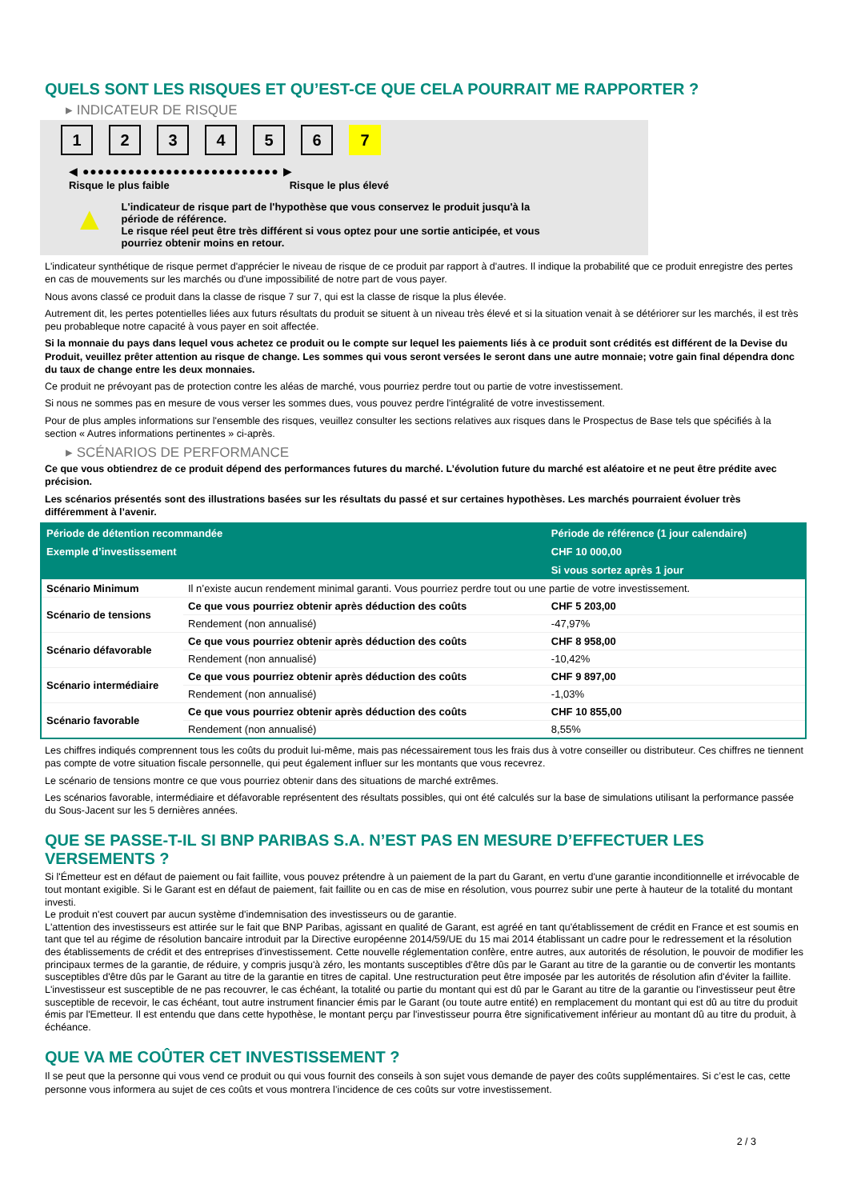QUELS SONT LES RISQUES ET QU’EST-CE QUE CELA POURRAIT ME RAPPORTER ?
▸ INDICATEUR DE RISQUE
1 2 3 4 5 6 7
◀ ●●●●●●●●●●●●●●●●●●●●●●●●●● ▶
Risque le plus faible Risque le plus élevé
▲
L'indicateur de risque part de l'hypothèse que vous conservez le produit jusqu'à la
période de référence.
Le risque réel peut être très différent si vous optez pour une sortie anticipée, et vous
pourriez obtenir moins en retour.
L'indicateur synthétique de risque permet d'apprécier le niveau de risque de ce produit par rapport à d'autres. Il indique la probabilité que ce produit enregistre des pertes en cas de mouvements sur les marchés ou d'une impossibilité de notre part de vous payer.
Nous avons classé ce produit dans la classe de risque 7 sur 7, qui est la classe de risque la plus élevée.
Autrement dit, les pertes potentielles liées aux futurs résultats du produit se situent à un niveau très élevé et si la situation venait à se détériorer sur les marchés, il est très peu probableque notre capacité à vous payer en soit affectée.
Si la monnaie du pays dans lequel vous achetez ce produit ou le compte sur lequel les paiements liés à ce produit sont crédités est différent de la Devise du Produit, veuillez prêter attention au risque de change. Les sommes qui vous seront versées le seront dans une autre monnaie; votre gain final dépendra donc du taux de change entre les deux monnaies.
Ce produit ne prévoyant pas de protection contre les aléas de marché, vous pourriez perdre tout ou partie de votre investissement.
Si nous ne sommes pas en mesure de vous verser les sommes dues, vous pouvez perdre l'intégralité de votre investissement.
Pour de plus amples informations sur l'ensemble des risques, veuillez consulter les sections relatives aux risques dans le Prospectus de Base tels que spécifiés à la section « Autres informations pertinentes » ci-après.
▸ SCÉNARIOS DE PERFORMANCE
Ce que vous obtiendrez de ce produit dépend des performances futures du marché. L’évolution future du marché est aléatoire et ne peut être prédite avec précision.
Les scénarios présentés sont des illustrations basées sur les résultats du passé et sur certaines hypothèses. Les marchés pourraient évoluer très différemment à l’avenir.
| Période de détention recommandée | | Période de référence (1 jour calendaire) |
| --- | --- | --- |
| Exemple d’investissement | | CHF 10 000,00 |
| | | Si vous sortez après 1 jour |
| Scénario Minimum | Il n’existe aucun rendement minimal garanti. Vous pourriez perdre tout ou une partie de votre investissement. | |
| Scénario de tensions | Ce que vous pourriez obtenir après déduction des coûts | CHF 5 203,00 |
| | Rendement (non annualisé) | -47,97% |
| Scénario défavorable | Ce que vous pourriez obtenir après déduction des coûts | CHF 8 958,00 |
| | Rendement (non annualisé) | -10,42% |
| Scénario intermédiaire | Ce que vous pourriez obtenir après déduction des coûts | CHF 9 897,00 |
| | Rendement (non annualisé) | -1,03% |
| Scénario favorable | Ce que vous pourriez obtenir après déduction des coûts | CHF 10 855,00 |
| | Rendement (non annualisé) | 8,55% |
Les chiffres indiqués comprennent tous les coûts du produit lui-même, mais pas nécessairement tous les frais dus à votre conseiller ou distributeur. Ces chiffres ne tiennent pas compte de votre situation fiscale personnelle, qui peut également influer sur les montants que vous recevrez.
Le scénario de tensions montre ce que vous pourriez obtenir dans des situations de marché extrêmes.
Les scénarios favorable, intermédiaire et défavorable représentent des résultats possibles, qui ont été calculés sur la base de simulations utilisant la performance passée du Sous-Jacent sur les 5 dernières années.
QUE SE PASSE-T-IL SI BNP PARIBAS S.A. N’EST PAS EN MESURE D’EFFECTUER LES VERSEMENTS ?
Si l'Émetteur est en défaut de paiement ou fait faillite, vous pouvez prétendre à un paiement de la part du Garant, en vertu d'une garantie inconditionnelle et irrévocable de tout montant exigible. Si le Garant est en défaut de paiement, fait faillite ou en cas de mise en résolution, vous pourrez subir une perte à hauteur de la totalité du montant investi.
Le produit n'est couvert par aucun système d'indemnisation des investisseurs ou de garantie.
L'attention des investisseurs est attirée sur le fait que BNP Paribas, agissant en qualité de Garant, est agréé en tant qu'établissement de crédit en France et est soumis en tant que tel au régime de résolution bancaire introduit par la Directive européenne 2014/59/UE du 15 mai 2014 établissant un cadre pour le redressement et la résolution des établissements de crédit et des entreprises d'investissement. Cette nouvelle réglementation confère, entre autres, aux autorités de résolution, le pouvoir de modifier les principaux termes de la garantie, de réduire, y compris jusqu'à zéro, les montants susceptibles d'être dûs par le Garant au titre de la garantie ou de convertir les montants susceptibles d'être dûs par le Garant au titre de la garantie en titres de capital. Une restructuration peut être imposée par les autorités de résolution afin d'éviter la faillite. L'investisseur est susceptible de ne pas recouvrer, le cas échéant, la totalité ou partie du montant qui est dû par le Garant au titre de la garantie ou l'investisseur peut être susceptible de recevoir, le cas échéant, tout autre instrument financier émis par le Garant (ou toute autre entité) en remplacement du montant qui est dû au titre du produit émis par l'Emetteur. Il est entendu que dans cette hypothèse, le montant perçu par l'investisseur pourra être significativement inférieur au montant dû au titre du produit, à échéance.
QUE VA ME COÛTER CET INVESTISSEMENT ?
Il se peut que la personne qui vous vend ce produit ou qui vous fournit des conseils à son sujet vous demande de payer des coûts supplémentaires. Si c’est le cas, cette personne vous informera au sujet de ces coûts et vous montrera l’incidence de ces coûts sur votre investissement.
2 / 3